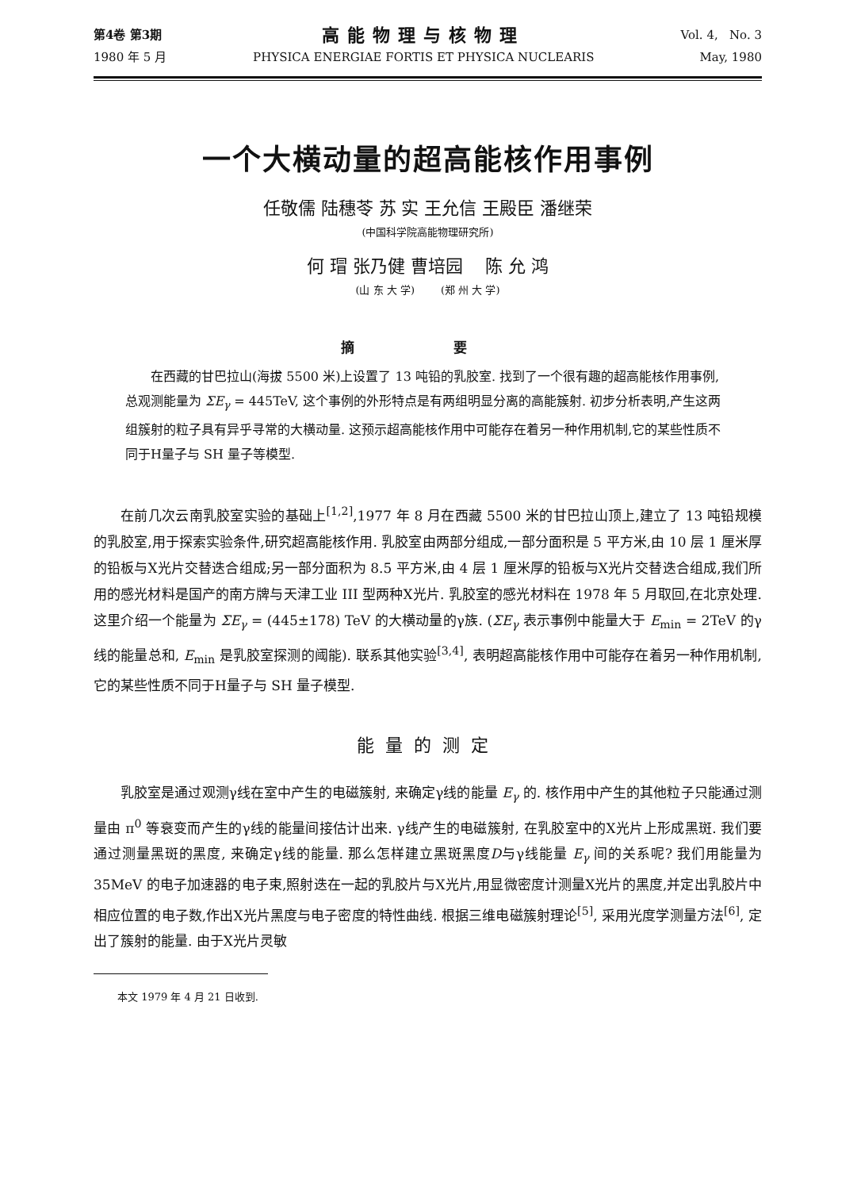第4卷 第3期
1980 年 5 月
高能物理与核物理
PHYSICA ENERGIAE FORTIS ET PHYSICA NUCLEARIS
Vol. 4, No. 3
May, 1980
一个大横动量的超高能核作用事例
任敬儒 陆穗苓 苏 实 王允信 王殿臣 潘继荣
(中国科学院高能物理研究所)
何 瑁 张乃健 曹培园 陈 允 鸿
(山 东 大 学) (郑 州 大 学)
摘 要
在西藏的甘巴拉山(海拔 5500 米)上设置了 13 吨铅的乳胶室. 找到了一个很有趣的超高能核作用事例,总观测能量为 ΣE<sub>γ</sub> = 445TeV, 这个事例的外形特点是有两组明显分离的高能簇射. 初步分析表明,产生这两组簇射的粒子具有异乎寻常的大横动量. 这预示超高能核作用中可能存在着另一种作用机制,它的某些性质不同于H量子与 SH 量子等模型.
在前几次云南乳胶室实验的基础上<sup>[1,2]</sup>,1977 年 8 月在西藏 5500 米的甘巴拉山顶上,建立了 13 吨铅规模的乳胶室,用于探索实验条件,研究超高能核作用. 乳胶室由两部分组成,一部分面积是 5 平方米,由 10 层 1 厘米厚的铅板与X光片交替迭合组成;另一部分面积为 8.5 平方米,由 4 层 1 厘米厚的铅板与X光片交替迭合组成,我们所用的感光材料是国产的南方牌与天津工业 III 型两种X光片. 乳胶室的感光材料在 1978 年 5 月取回,在北京处理. 这里介绍一个能量为 ΣE<sub>γ</sub> = (445±178) TeV 的大横动量的γ族. (ΣE<sub>γ</sub> 表示事例中能量大于 E<sub>min</sub> = 2TeV 的γ线的能量总和, E<sub>min</sub> 是乳胶室探测的阈能). 联系其他实验<sup>[3,4]</sup>, 表明超高能核作用中可能存在着另一种作用机制, 它的某些性质不同于H量子与 SH 量子模型.
能量的测定
乳胶室是通过观测γ线在室中产生的电磁簇射, 来确定γ线的能量 E<sub>γ</sub> 的. 核作用中产生的其他粒子只能通过测量由 π<sup>0</sup> 等衰变而产生的γ线的能量间接估计出来. γ线产生的电磁簇射, 在乳胶室中的X光片上形成黑斑. 我们要通过测量黑斑的黑度, 来确定γ线的能量. 那么怎样建立黑斑黑度D与γ线能量 E<sub>γ</sub> 间的关系呢? 我们用能量为 35MeV 的电子加速器的电子束,照射迭在一起的乳胶片与X光片,用显微密度计测量X光片的黑度,并定出乳胶片中相应位置的电子数,作出X光片黑度与电子密度的特性曲线. 根据三维电磁簇射理论<sup>[5]</sup>, 采用光度学测量方法<sup>[6]</sup>, 定出了簇射的能量. 由于X光片灵敏
本文 1979 年 4 月 21 日收到.